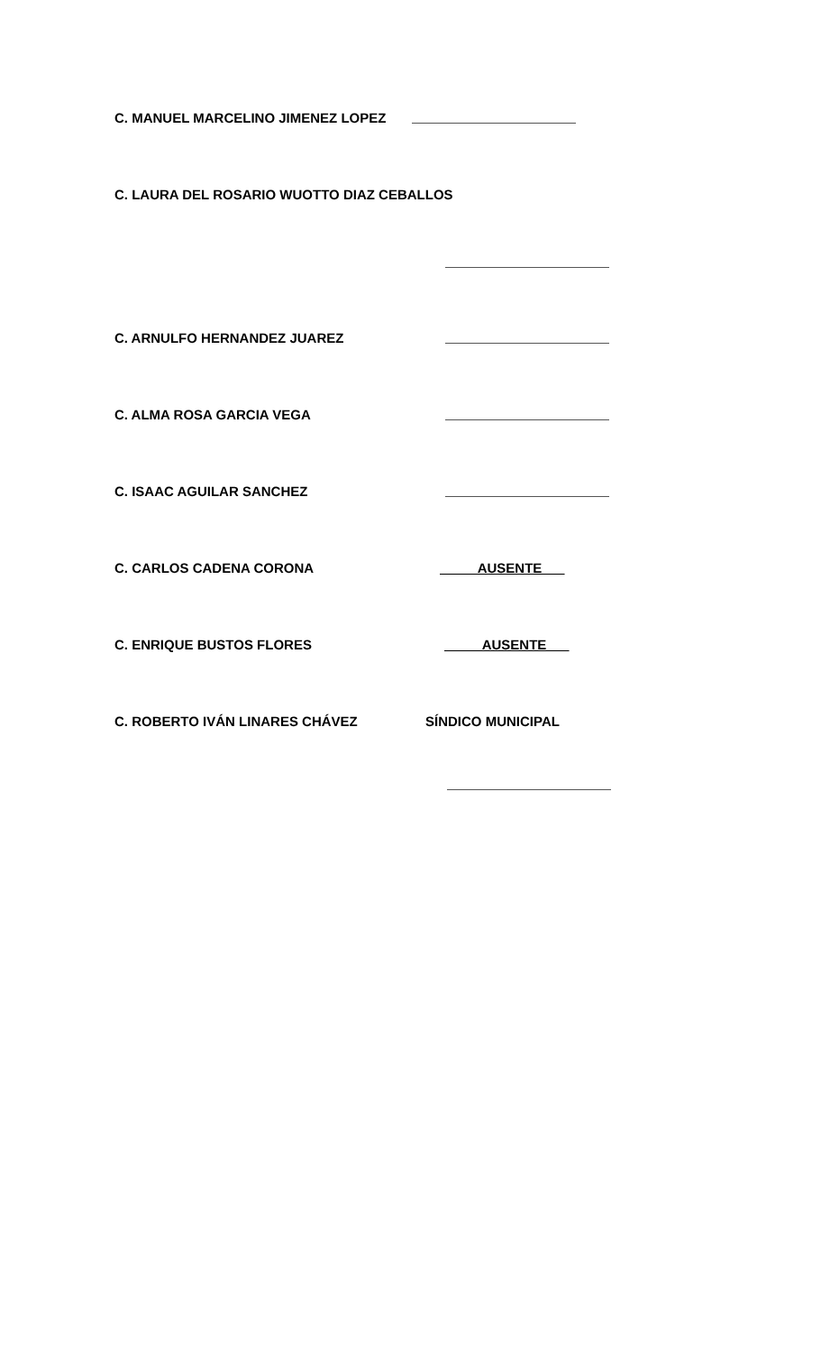C. MANUEL MARCELINO JIMENEZ LOPEZ
C. LAURA DEL ROSARIO WUOTTO DIAZ CEBALLOS
C. ARNULFO HERNANDEZ JUAREZ
C. ALMA ROSA GARCIA VEGA
C. ISAAC AGUILAR SANCHEZ
C. CARLOS CADENA CORONA AUSENTE___
C. ENRIQUE BUSTOS FLORES AUSENTE___
C. ROBERTO IVÁN LINARES CHÁVEZ SÍNDICO MUNICIPAL